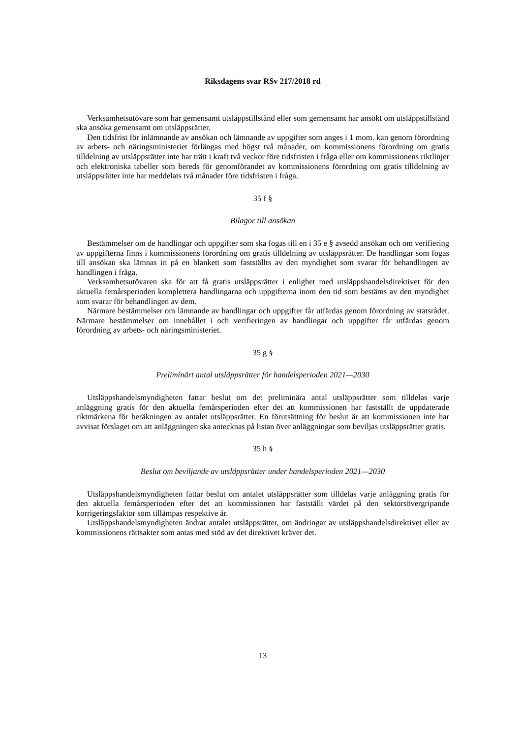Riksdagens svar RSv 217/2018 rd
Verksamhetsutövare som har gemensamt utsläppstillstånd eller som gemensamt har ansökt om utsläppstillstånd ska ansöka gemensamt om utsläppsrätter.
Den tidsfrist för inlämnande av ansökan och lämnande av uppgifter som anges i 1 mom. kan genom förordning av arbets- och näringsministeriet förlängas med högst två månader, om kommissionens förordning om gratis tilldelning av utsläppsrätter inte har trätt i kraft två veckor före tidsfristen i fråga eller om kommissionens riktlinjer och elektroniska tabeller som bereds för genomförandet av kommissionens förordning om gratis tilldelning av utsläppsrätter inte har meddelats två månader före tidsfristen i fråga.
35 f §
Bilagor till ansökan
Bestämmelser om de handlingar och uppgifter som ska fogas till en i 35 e § avsedd ansökan och om verifiering av uppgifterna finns i kommissionens förordning om gratis tilldelning av utsläppsrätter. De handlingar som fogas till ansökan ska lämnas in på en blankett som fastställts av den myndighet som svarar för behandlingen av handlingen i fråga.
Verksamhetsutövaren ska för att få gratis utsläppsrätter i enlighet med utsläppshandelsdirektivet för den aktuella femårsperioden komplettera handlingarna och uppgifterna inom den tid som bestäms av den myndighet som svarar för behandlingen av dem.
Närmare bestämmelser om lämnande av handlingar och uppgifter får utfärdas genom förordning av statsrådet. Närmare bestämmelser om innehållet i och verifieringen av handlingar och uppgifter får utfärdas genom förordning av arbets- och näringsministeriet.
35 g §
Preliminärt antal utsläppsrätter för handelsperioden 2021—2030
Utsläppshandelsmyndigheten fattar beslut om det preliminära antal utsläppsrätter som tilldelas varje anläggning gratis för den aktuella femårsperioden efter det att kommissionen har fastställt de uppdaterade riktmärkena för beräkningen av antalet utsläppsrätter. En förutsättning för beslut är att kommissionen inte har avvisat förslaget om att anläggningen ska antecknas på listan över anläggningar som beviljas utsläppsrätter gratis.
35 h §
Beslut om beviljande av utsläppsrätter under handelsperioden 2021—2030
Utsläppshandelsmyndigheten fattar beslut om antalet utsläppsrätter som tilldelas varje anläggning gratis för den aktuella femårsperioden efter det att kommissionen har fastställt värdet på den sektorsövergripande korrigeringsfaktor som tillämpas respektive år.
Utsläppshandelsmyndigheten ändrar antalet utsläppsrätter, om ändringar av utsläppshandelsdirektivet eller av kommissionens rättsakter som antas med stöd av det direktivet kräver det.
13